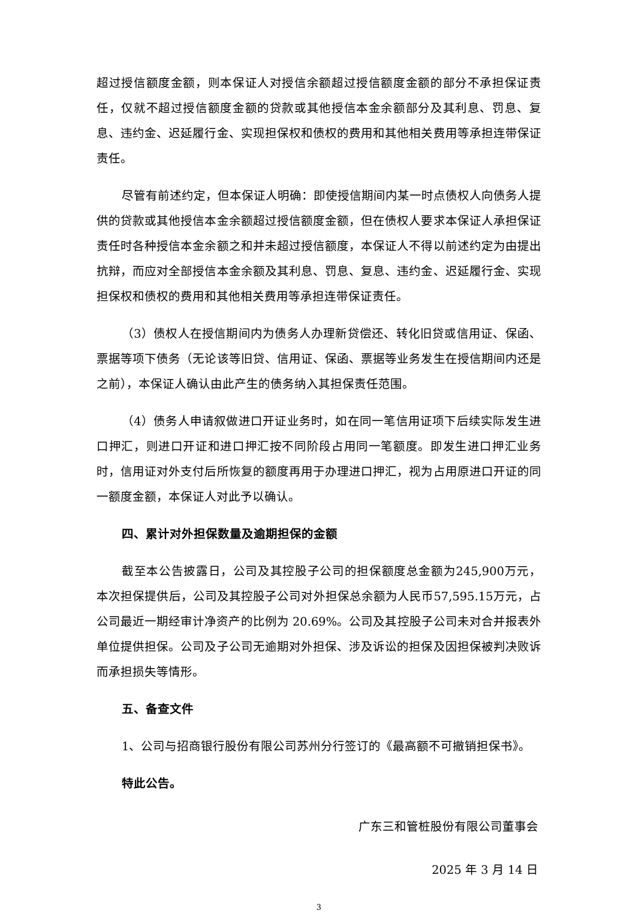超过授信额度金额，则本保证人对授信余额超过授信额度金额的部分不承担保证责任，仅就不超过授信额度金额的贷款或其他授信本金余额部分及其利息、罚息、复息、违约金、迟延履行金、实现担保权和债权的费用和其他相关费用等承担连带保证责任。
尽管有前述约定，但本保证人明确：即使授信期间内某一时点债权人向债务人提供的贷款或其他授信本金余额超过授信额度金额，但在债权人要求本保证人承担保证责任时各种授信本金余额之和并未超过授信额度，本保证人不得以前述约定为由提出抗辩，而应对全部授信本金余额及其利息、罚息、复息、违约金、迟延履行金、实现担保权和债权的费用和其他相关费用等承担连带保证责任。
（3）债权人在授信期间内为债务人办理新贷偿还、转化旧贷或信用证、保函、票据等项下债务（无论该等旧贷、信用证、保函、票据等业务发生在授信期间内还是之前），本保证人确认由此产生的债务纳入其担保责任范围。
（4）债务人申请叙做进口开证业务时，如在同一笔信用证项下后续实际发生进口押汇，则进口开证和进口押汇按不同阶段占用同一笔额度。即发生进口押汇业务时，信用证对外支付后所恢复的额度再用于办理进口押汇，视为占用原进口开证的同一额度金额，本保证人对此予以确认。
四、累计对外担保数量及逾期担保的金额
截至本公告披露日，公司及其控股子公司的担保额度总金额为245,900万元，本次担保提供后，公司及其控股子公司对外担保总余额为人民币57,595.15万元，占公司最近一期经审计净资产的比例为 20.69%。公司及其控股子公司未对合并报表外单位提供担保。公司及子公司无逾期对外担保、涉及诉讼的担保及因担保被判决败诉而承担损失等情形。
五、备查文件
1、公司与招商银行股份有限公司苏州分行签订的《最高额不可撤销担保书》。
特此公告。
广东三和管桩股份有限公司董事会
2025 年 3 月 14 日
3